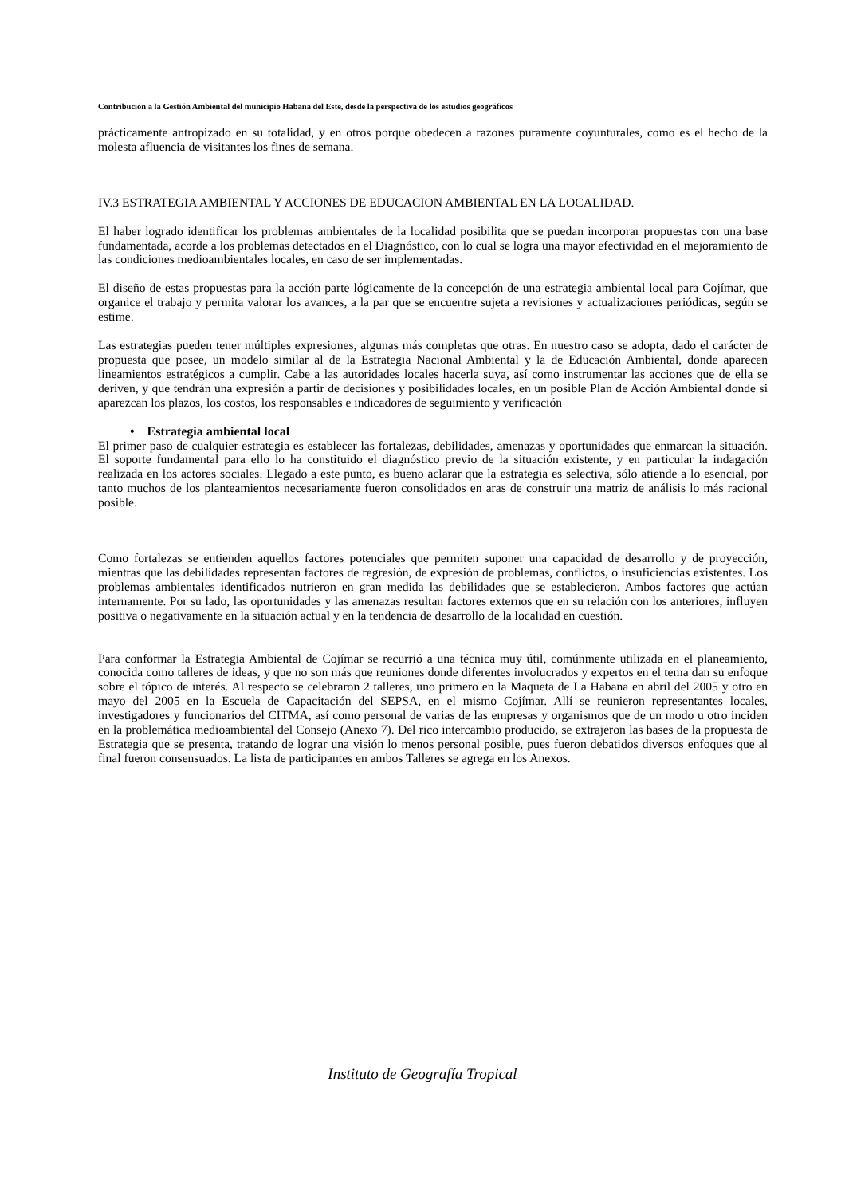Contribución a la Gestión Ambiental del municipio Habana del Este, desde la perspectiva de los estudios geográficos
prácticamente antropizado en su totalidad, y en otros porque obedecen a razones puramente coyunturales, como es el hecho de la molesta afluencia de visitantes los fines de semana.
IV.3 ESTRATEGIA AMBIENTAL Y ACCIONES DE EDUCACION AMBIENTAL EN LA LOCALIDAD.
El haber logrado identificar los problemas ambientales de la localidad posibilita que se puedan incorporar propuestas con una base fundamentada, acorde a los problemas detectados en el Diagnóstico, con lo cual se logra una mayor efectividad en el mejoramiento de las condiciones medioambientales locales, en caso de ser implementadas.
El diseño de estas propuestas para la acción parte lógicamente de la concepción de una estrategia ambiental local para Cojímar, que organice el trabajo y permita valorar los avances, a la par que se encuentre sujeta a revisiones y actualizaciones periódicas, según se estime.
Las estrategias pueden tener múltiples expresiones, algunas más completas que otras. En nuestro caso se adopta, dado el carácter de propuesta que posee, un modelo similar al de la Estrategia Nacional Ambiental y la de Educación Ambiental, donde aparecen lineamientos estratégicos a cumplir. Cabe a las autoridades locales hacerla suya, así como instrumentar las acciones que de ella se deriven, y que tendrán una expresión a partir de decisiones y posibilidades locales, en un posible Plan de Acción Ambiental donde si aparezcan los plazos, los costos, los responsables e indicadores de seguimiento y verificación
• Estrategia ambiental local
El primer paso de cualquier estrategia es establecer las fortalezas, debilidades, amenazas y oportunidades que enmarcan la situación. El soporte fundamental para ello lo ha constituido el diagnóstico previo de la situación existente, y en particular la indagación realizada en los actores sociales. Llegado a este punto, es bueno aclarar que la estrategia es selectiva, sólo atiende a lo esencial, por tanto muchos de los planteamientos necesariamente fueron consolidados en aras de construir una matriz de análisis lo más racional posible.
Como fortalezas se entienden aquellos factores potenciales que permiten suponer una capacidad de desarrollo y de proyección, mientras que las debilidades representan factores de regresión, de expresión de problemas, conflictos, o insuficiencias existentes. Los problemas ambientales identificados nutrieron en gran medida las debilidades que se establecieron. Ambos factores que actúan internamente. Por su lado, las oportunidades y las amenazas resultan factores externos que en su relación con los anteriores, influyen positiva o negativamente en la situación actual y en la tendencia de desarrollo de la localidad en cuestión.
Para conformar la Estrategia Ambiental de Cojímar se recurrió a una técnica muy útil, comúnmente utilizada en el planeamiento, conocida como talleres de ideas, y que no son más que reuniones donde diferentes involucrados y expertos en el tema dan su enfoque sobre el tópico de interés. Al respecto se celebraron 2 talleres, uno primero en la Maqueta de La Habana en abril del 2005 y otro en mayo del 2005 en la Escuela de Capacitación del SEPSA, en el mismo Cojímar. Allí se reunieron representantes locales, investigadores y funcionarios del CITMA, así como personal de varias de las empresas y organismos que de un modo u otro inciden en la problemática medioambiental del Consejo (Anexo 7). Del rico intercambio producido, se extrajeron las bases de la propuesta de Estrategia que se presenta, tratando de lograr una visión lo menos personal posible, pues fueron debatidos diversos enfoques que al final fueron consensuados. La lista de participantes en ambos Talleres se agrega en los Anexos.
Instituto de Geografía Tropical